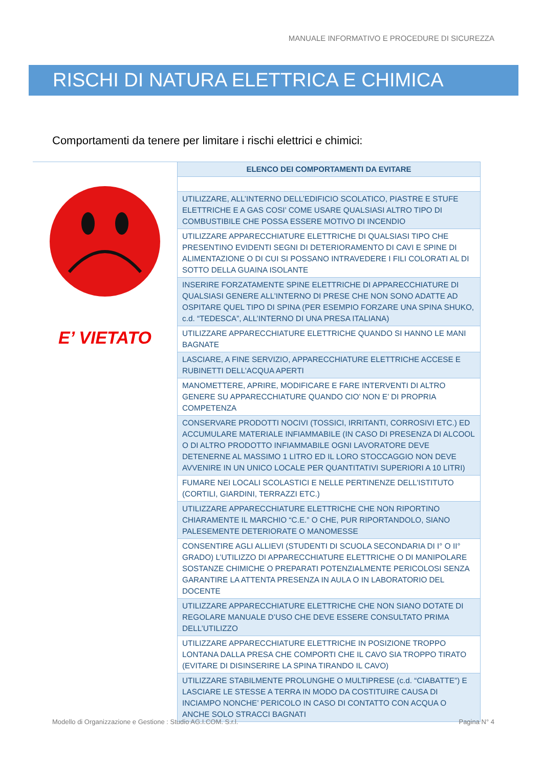MANUALE INFORMATIVO E PROCEDURE DI SICUREZZA
RISCHI DI NATURA ELETTRICA E CHIMICA
Comportamenti da tenere per limitare i rischi elettrici e chimici:
E’ VIETATO
| ELENCO DEI COMPORTAMENTI DA EVITARE |
| --- |
| UTILIZZARE, ALL’INTERNO DELL’EDIFICIO SCOLATICO, PIASTRE E STUFE ELETTRICHE E A GAS COSI’ COME USARE QUALSIASI ALTRO TIPO DI COMBUSTIBILE CHE POSSA ESSERE MOTIVO DI INCENDIO |
| UTILIZZARE APPARECCHIATURE ELETTRICHE DI QUALSIASI TIPO CHE PRESENTINO EVIDENTI SEGNI DI DETERIORAMENTO DI CAVI E SPINE DI ALIMENTAZIONE O DI CUI SI POSSANO INTRAVEDERE I FILI COLORATI AL DI SOTTO DELLA GUAINA ISOLANTE |
| INSERIRE FORZATAMENTE SPINE ELETTRICHE DI APPARECCHIATURE DI QUALSIASI GENERE ALL’INTERNO DI PRESE CHE NON SONO ADATTE AD OSPITARE QUEL TIPO DI SPINA (PER ESEMPIO FORZARE UNA SPINA SHUKO, c.d. “TEDESCA”, ALL’INTERNO DI UNA PRESA ITALIANA) |
| UTILIZZARE APPARECCHIATURE ELETTRICHE QUANDO SI HANNO LE MANI BAGNATE |
| LASCIARE, A FINE SERVIZIO, APPARECCHIATURE ELETTRICHE ACCESE E RUBINETTI DELL’ACQUA APERTI |
| MANOMETTERE, APRIRE, MODIFICARE E FARE INTERVENTI DI ALTRO GENERE SU APPARECCHIATURE QUANDO CIO’ NON E’ DI PROPRIA COMPETENZA |
| CONSERVARE PRODOTTI NOCIVI (TOSSICI, IRRITANTI, CORROSIVI ETC.) ED ACCUMULARE MATERIALE INFIAMMABILE (IN CASO DI PRESENZA DI ALCOOL O DI ALTRO PRODOTTO INFIAMMABILE OGNI LAVORATORE DEVE DETENERNE AL MASSIMO 1 LITRO ED IL LORO STOCCAGGIO NON DEVE AVVENIRE IN UN UNICO LOCALE PER QUANTITATIVI SUPERIORI A 10 LITRI) |
| FUMARE NEI LOCALI SCOLASTICI E NELLE PERTINENZE DELL’ISTITUTO (CORTILI, GIARDINI, TERRAZZI ETC.) |
| UTILIZZARE APPARECCHIATURE ELETTRICHE CHE NON RIPORTINO CHIARAMENTE IL MARCHIO “C.E.” O CHE, PUR RIPORTANDOLO, SIANO PALESEMENTE DETERIORATE O MANOMESSE |
| CONSENTIRE AGLI ALLIEVI (STUDENTI DI SCUOLA SECONDARIA DI I° O II° GRADO) L’UTILIZZO DI APPARECCHIATURE ELETTRICHE O DI MANIPOLARE SOSTANZE CHIMICHE O PREPARATI POTENZIALMENTE PERICOLOSI SENZA GARANTIRE LA ATTENTA PRESENZA IN AULA O IN LABORATORIO DEL DOCENTE |
| UTILIZZARE APPARECCHIATURE ELETTRICHE CHE NON SIANO DOTATE DI REGOLARE MANUALE D’USO CHE DEVE ESSERE CONSULTATO PRIMA DELL’UTILIZZO |
| UTILIZZARE APPARECCHIATURE ELETTRICHE IN POSIZIONE TROPPO LONTANA DALLA PRESA CHE COMPORTI CHE IL CAVO SIA TROPPO TIRATO (EVITARE DI DISINSERIRE LA SPINA TIRANDO IL CAVO) |
| UTILIZZARE STABILMENTE PROLUNGHE O MULTIPRESE (c.d. “CIABATTE”) E LASCIARE LE STESSE A TERRA IN MODO DA COSTITUIRE CAUSA DI INCIAMPO NONCHE’ PERICOLO IN CASO DI CONTATTO CON ACQUA O ANCHE SOLO STRACCI BAGNATI |
Modello di Organizzazione e Gestione : Studio AG.I.COM. S.r.l. Pagina N° 4